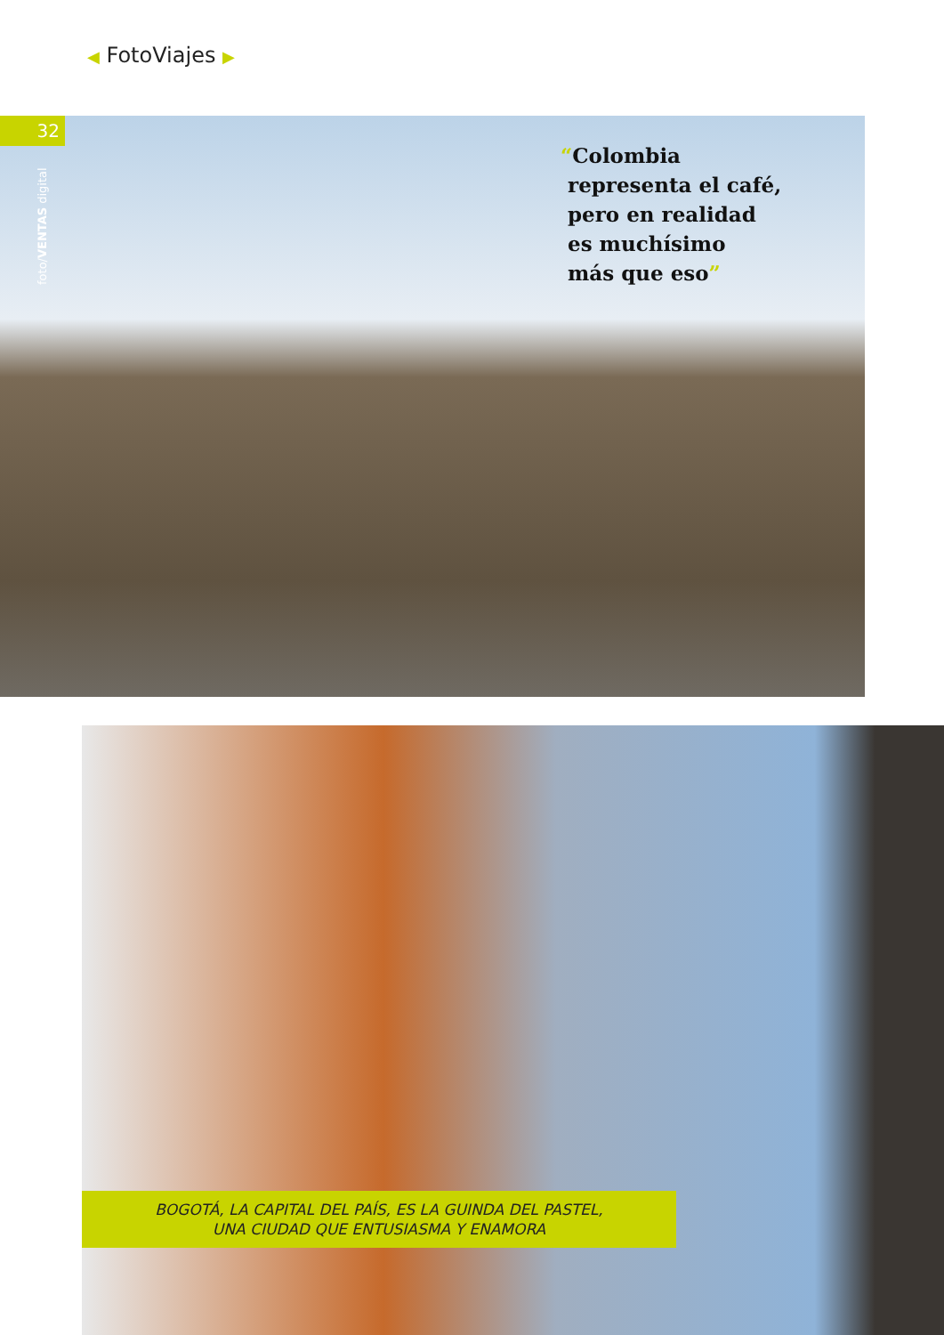◀ FotoViajes ▶
32
foto/VENTAS digital
“Colombia
representa el café,
pero en realidad
es muchísimo
más que eso”
BOGOTÁ, LA CAPITAL DEL PAÍS, ES LA GUINDA DEL PASTEL,
UNA CIUDAD QUE ENTUSIASMA Y ENAMORA